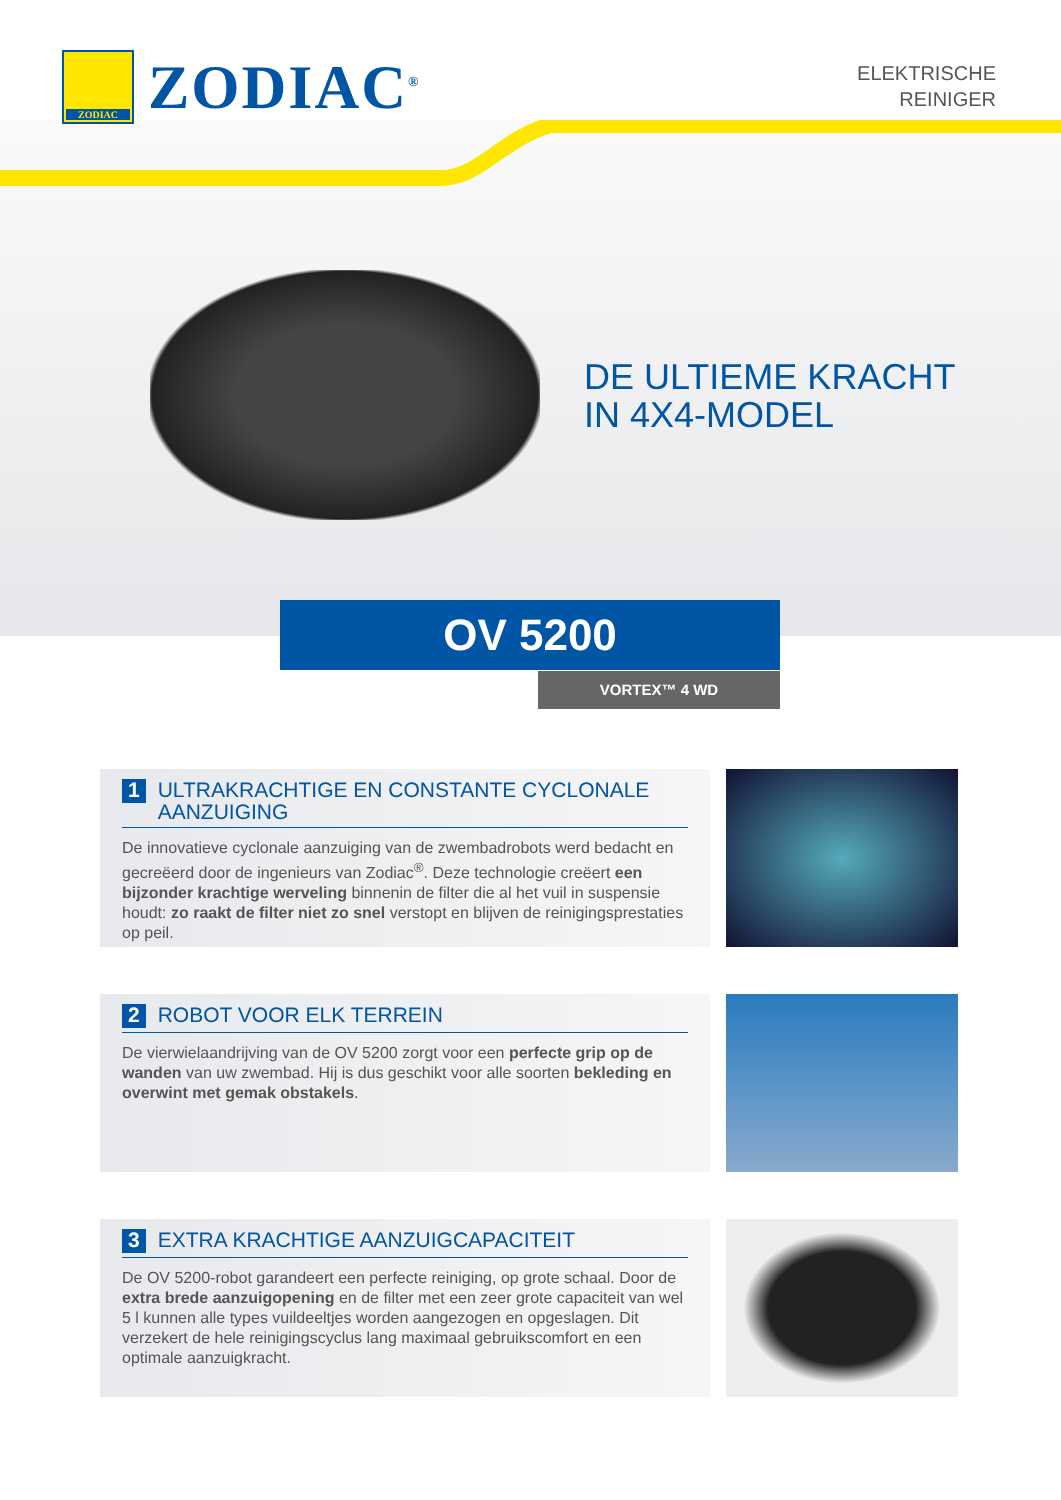ZODIAC
ZODIAC<sup>®</sup>
ELEKTRISCHE
REINIGER
DE ULTIEME KRACHT
IN 4X4-MODEL
OV 5200
VORTEX™ 4 WD
1 ULTRAKRACHTIGE EN CONSTANTE CYCLONALE AANZUIGING
De innovatieve cyclonale aanzuiging van de zwembadrobots werd bedacht en gecreëerd door de ingenieurs van Zodiac<sup>®</sup>. Deze technologie creëert een bijzonder krachtige werveling binnenin de filter die al het vuil in suspensie houdt: zo raakt de filter niet zo snel verstopt en blijven de reinigingsprestaties op peil.
2 ROBOT VOOR ELK TERREIN
De vierwielaandrijving van de OV 5200 zorgt voor een perfecte grip op de wanden van uw zwembad. Hij is dus geschikt voor alle soorten bekleding en overwint met gemak obstakels.
3 EXTRA KRACHTIGE AANZUIGCAPACITEIT
De OV 5200-robot garandeert een perfecte reiniging, op grote schaal. Door de extra brede aanzuigopening en de filter met een zeer grote capaciteit van wel 5 l kunnen alle types vuildeeltjes worden aangezogen en opgeslagen. Dit verzekert de hele reinigingscyclus lang maximaal gebruikscomfort en een optimale aanzuigkracht.